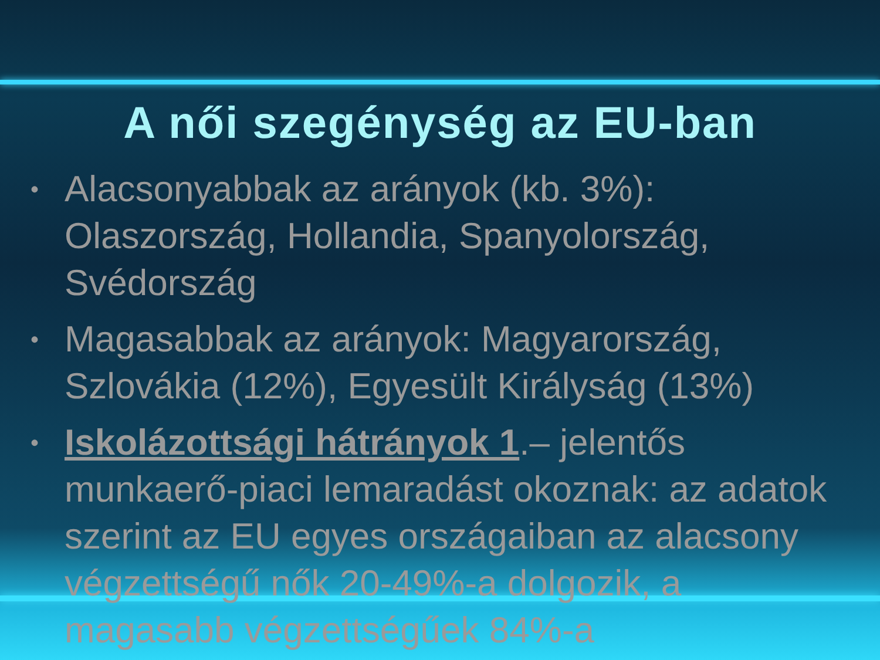A női szegénység az EU-ban
• Alacsonyabbak az arányok (kb. 3%): Olaszország, Hollandia, Spanyolország, Svédország
• Magasabbak az arányok: Magyarország, Szlovákia (12%), Egyesült Királyság (13%)
• Iskolázottsági hátrányok 1.– jelentős munkaerő-piaci lemaradást okoznak: az adatok szerint az EU egyes országaiban az alacsony végzettségű nők 20-49%-a dolgozik, a magasabb végzettségűek 84%-a